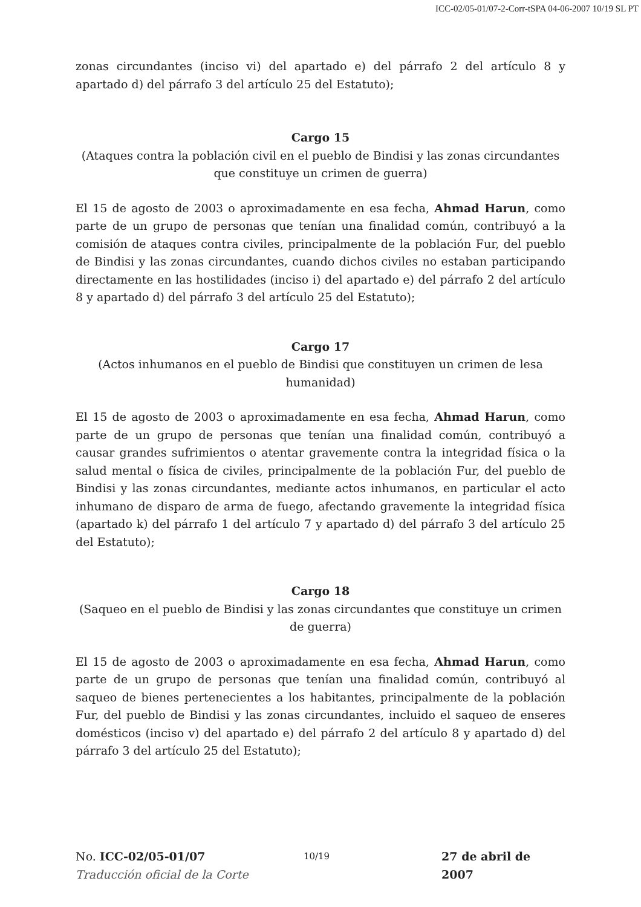ICC-02/05-01/07-2-Corr-tSPA 04-06-2007 10/19 SL PT
zonas circundantes (inciso vi) del apartado e) del párrafo 2 del artículo 8 y apartado d) del párrafo 3 del artículo 25 del Estatuto);
Cargo 15
(Ataques contra la población civil en el pueblo de Bindisi y las zonas circundantes que constituye un crimen de guerra)
El 15 de agosto de 2003 o aproximadamente en esa fecha, Ahmad Harun, como parte de un grupo de personas que tenían una finalidad común, contribuyó a la comisión de ataques contra civiles, principalmente de la población Fur, del pueblo de Bindisi y las zonas circundantes, cuando dichos civiles no estaban participando directamente en las hostilidades (inciso i) del apartado e) del párrafo 2 del artículo 8 y apartado d) del párrafo 3 del artículo 25 del Estatuto);
Cargo 17
(Actos inhumanos en el pueblo de Bindisi que constituyen un crimen de lesa humanidad)
El 15 de agosto de 2003 o aproximadamente en esa fecha, Ahmad Harun, como parte de un grupo de personas que tenían una finalidad común, contribuyó a causar grandes sufrimientos o atentar gravemente contra la integridad física o la salud mental o física de civiles, principalmente de la población Fur, del pueblo de Bindisi y las zonas circundantes, mediante actos inhumanos, en particular el acto inhumano de disparo de arma de fuego, afectando gravemente la integridad física (apartado k) del párrafo 1 del artículo 7 y apartado d) del párrafo 3 del artículo 25 del Estatuto);
Cargo 18
(Saqueo en el pueblo de Bindisi y las zonas circundantes que constituye un crimen de guerra)
El 15 de agosto de 2003 o aproximadamente en esa fecha, Ahmad Harun, como parte de un grupo de personas que tenían una finalidad común, contribuyó al saqueo de bienes pertenecientes a los habitantes, principalmente de la población Fur, del pueblo de Bindisi y las zonas circundantes, incluido el saqueo de enseres domésticos (inciso v) del apartado e) del párrafo 2 del artículo 8 y apartado d) del párrafo 3 del artículo 25 del Estatuto);
No. ICC-02/05-01/07
Traducción oficial de la Corte
10/19
27 de abril de 2007